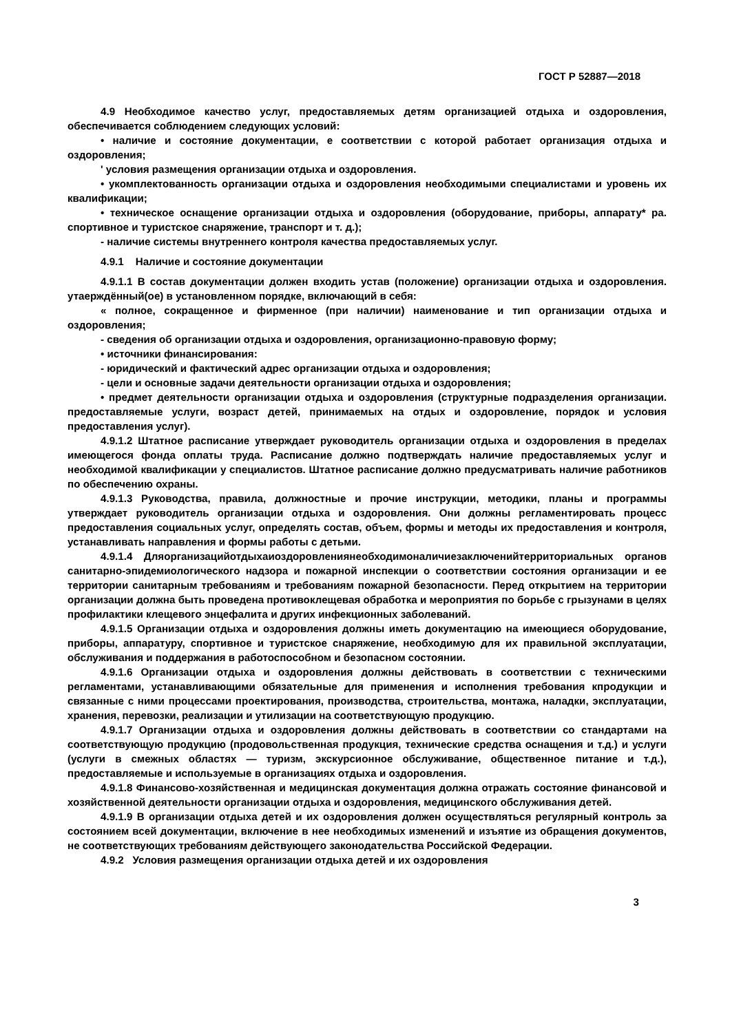ГОСТ Р 52887—2018
4.9 Необходимое качество услуг, предоставляемых детям организацией отдыха и оздоровления, обеспечивается соблюдением следующих условий:
• наличие и состояние документации, е соответствии с которой работает организация отдыха и оздоровления;
' условия размещения организации отдыха и оздоровления.
• укомплектованность организации отдыха и оздоровления необходимыми специалистами и уровень их квалификации;
• техническое оснащение организации отдыха и оздоровления (оборудование, приборы, аппарату* ра. спортивное и туристское снаряжение, транспорт и т. д.);
- наличие системы внутреннего контроля качества предоставляемых услуг.
4.9.1 Наличие и состояние документации
4.9.1.1 В состав документации должен входить устав (положение) организации отдыха и оздоровления. утаерждённый(ое) в установленном порядке, включающий в себя:
« полное, сокращенное и фирменное (при наличии) наименование и тип организации отдыха и оздоровления;
- сведения об организации отдыха и оздоровления, организационно-правовую форму;
• источники финансирования:
- юридический и фактический адрес организации отдыха и оздоровления;
- цели и основные задачи деятельности организации отдыха и оздоровления;
• предмет деятельности организации отдыха и оздоровления (структурные подразделения организации. предоставляемые услуги, возраст детей, принимаемых на отдых и оздоровление, порядок и условия предоставления услуг).
4.9.1.2 Штатное расписание утверждает руководитель организации отдыха и оздоровления в пределах имеющегося фонда оплаты труда. Расписание должно подтверждать наличие предоставляемых услуг и необходимой квалификации у специалистов. Штатное расписание должно предусматривать наличие работников по обеспечению охраны.
4.9.1.3 Руководства, правила, должностные и прочие инструкции, методики, планы и программы утверждает руководитель организации отдыха и оздоровления. Они должны регламентировать процесс предоставления социальных услуг, определять состав, объем, формы и методы их предоставления и контроля, устанавливать направления и формы работы с детьми.
4.9.1.4 Дляорганизацийотдыхаиоздоровлениянеобходимоналичиезаключенийтерриториальных органов санитарно-эпидемиологического надзора и пожарной инспекции о соответствии состояния организации и ее территории санитарным требованиям и требованиям пожарной безопасности. Перед открытием на территории организации должна быть проведена противоклещевая обработка и мероприятия по борьбе с грызунами в целях профилактики клещевого энцефалита и других инфекционных заболеваний.
4.9.1.5 Организации отдыха и оздоровления должны иметь документацию на имеющиеся оборудование, приборы, аппаратуру, спортивное и туристское снаряжение, необходимую для их правильной эксплуатации, обслуживания и поддержания в работоспособном и безопасном состоянии.
4.9.1.6 Организации отдыха и оздоровления должны действовать в соответствии с техническими регламентами, устанавливающими обязательные для применения и исполнения требования кпродукции и связанные с ними процессами проектирования, производства, строительства, монтажа, наладки, эксплуатации, хранения, перевозки, реализации и утилизации на соответствующую продукцию.
4.9.1.7 Организации отдыха и оздоровления должны действовать в соответствии со стандартами на соответствующую продукцию (продовольственная продукция, технические средства оснащения и т.д.) и услуги (услуги в смежных областях — туризм, экскурсионное обслуживание, общественное питание и т.д.), предоставляемые и используемые в организациях отдыха и оздоровления.
4.9.1.8 Финансово-хозяйственная и медицинская документация должна отражать состояние финансовой и хозяйственной деятельности организации отдыха и оздоровления, медицинского обслуживания детей.
4.9.1.9 В организации отдыха детей и их оздоровления должен осуществляться регулярный контроль за состоянием всей документации, включение в нее необходимых изменений и изъятие из обращения документов, не соответствующих требованиям действующего законодательства Российской Федерации.
4.9.2 Условия размещения организации отдыха детей и их оздоровления
3